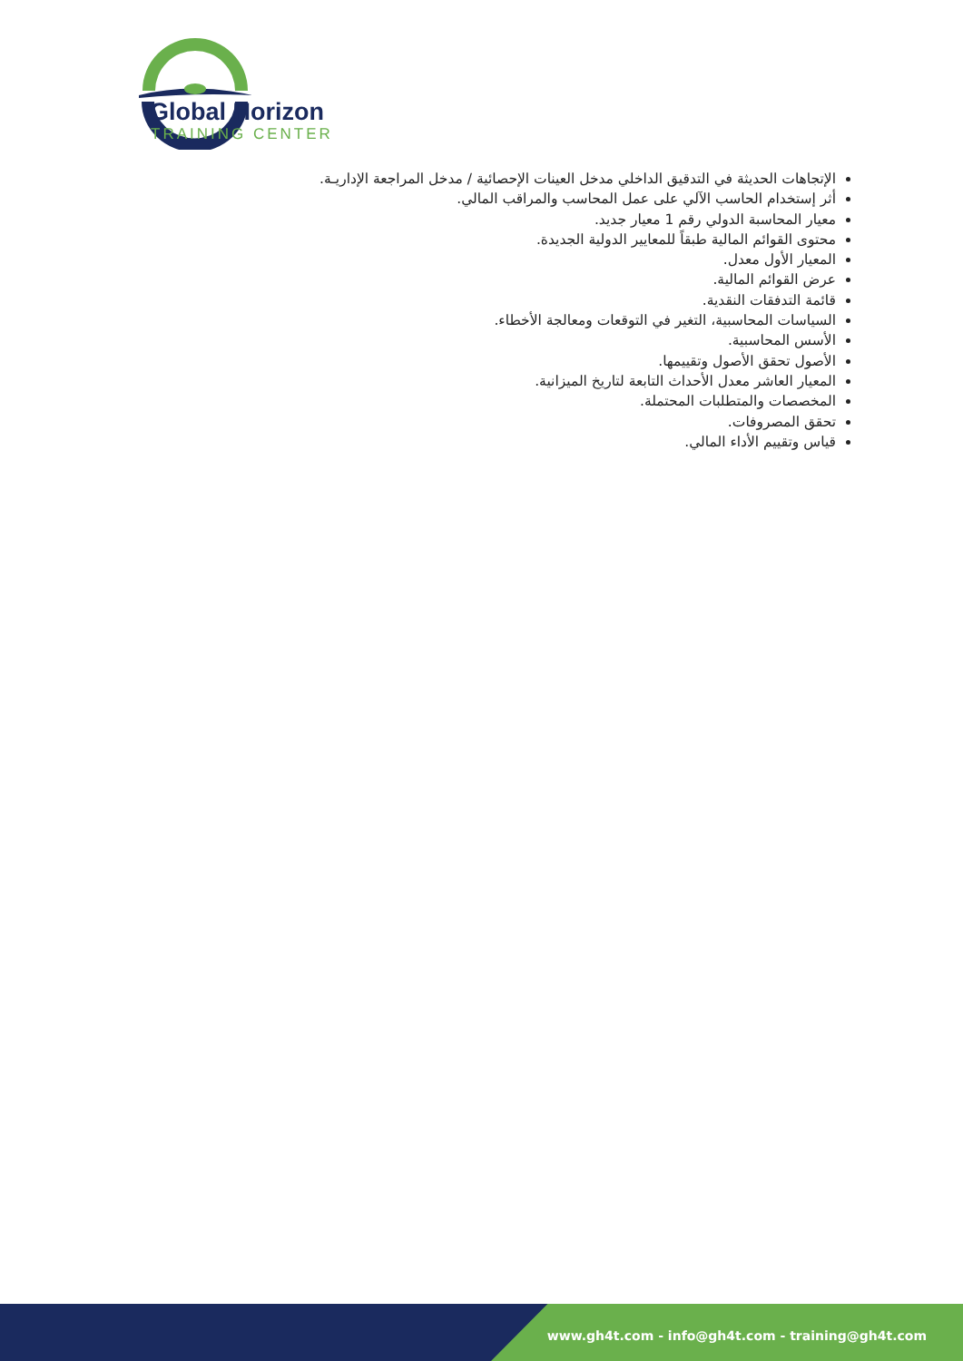Global Horizon
TRAINING CENTER
الإتجاهات الحديثة في التدقيق الداخلي مدخل العينات الإحصائية / مدخل المراجعة الإداريـة.
أثر إستخدام الحاسب الآلي على عمل المحاسب والمراقب المالي.
معيار المحاسبة الدولي رقم 1 معيار جديد.
محتوى القوائم المالية طبقاً للمعايير الدولية الجديدة.
المعيار الأول معدل.
عرض القوائم المالية.
قائمة التدفقات النقدية.
السياسات المحاسبية، التغير في التوقعات ومعالجة الأخطاء.
الأسس المحاسبية.
الأصول تحقق الأصول وتقييمها.
المعيار العاشر معدل الأحداث التابعة لتاريخ الميزانية.
المخصصات والمتطلبات المحتملة.
تحقق المصروفات.
قياس وتقييم الأداء المالي.
www.gh4t.com - info@gh4t.com - training@gh4t.com